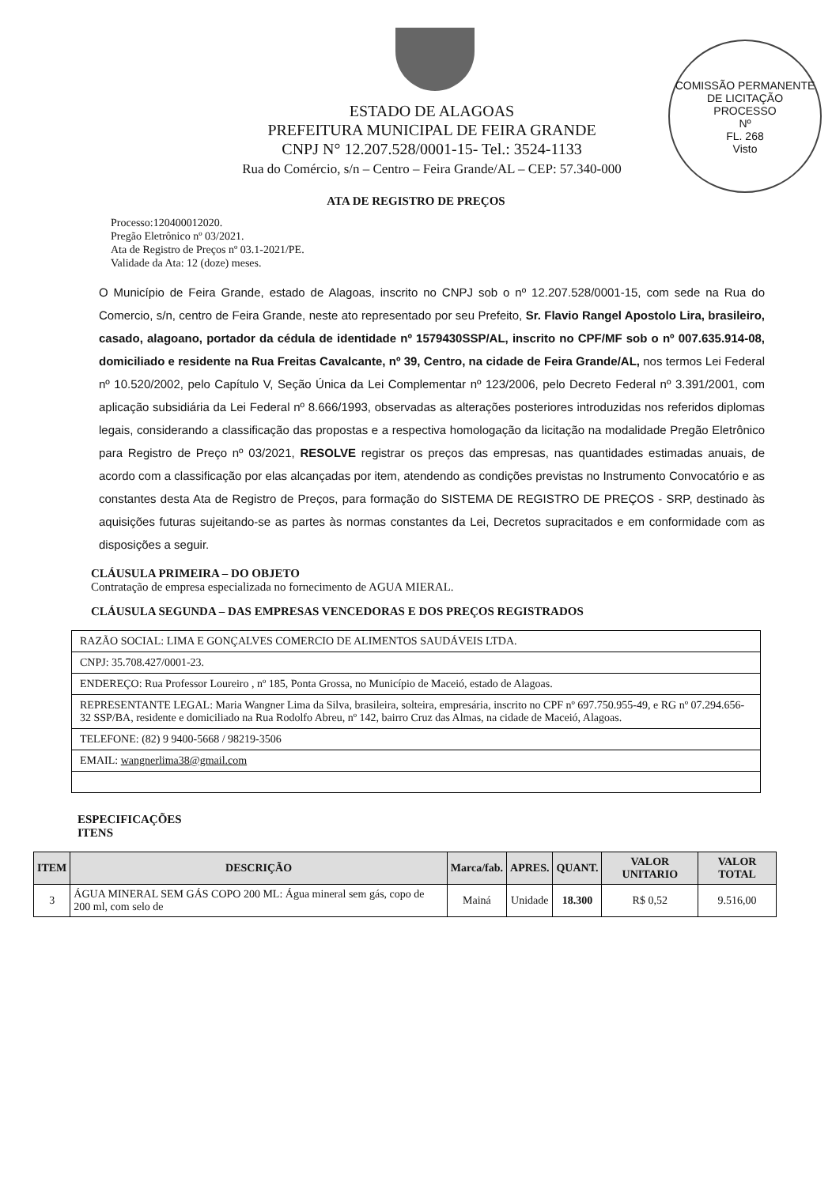COMISSÃO PERMANENTE DE LICITAÇÃO
PROCESSO
Nº
FL. 268
Visto
ESTADO DE ALAGOAS
PREFEITURA MUNICIPAL DE FEIRA GRANDE
CNPJ N° 12.207.528/0001-15- Tel.: 3524-1133
Rua do Comércio, s/n – Centro – Feira Grande/AL – CEP: 57.340-000
ATA DE REGISTRO DE PREÇOS
Processo:120400012020.
Pregão Eletrônico nº 03/2021.
Ata de Registro de Preços nº 03.1-2021/PE.
Validade da Ata: 12 (doze) meses.
O Município de Feira Grande, estado de Alagoas, inscrito no CNPJ sob o nº 12.207.528/0001-15, com sede na Rua do Comercio, s/n, centro de Feira Grande, neste ato representado por seu Prefeito, Sr. Flavio Rangel Apostolo Lira, brasileiro, casado, alagoano, portador da cédula de identidade nº 1579430SSP/AL, inscrito no CPF/MF sob o nº 007.635.914-08, domiciliado e residente na Rua Freitas Cavalcante, nº 39, Centro, na cidade de Feira Grande/AL, nos termos Lei Federal nº 10.520/2002, pelo Capítulo V, Seção Única da Lei Complementar nº 123/2006, pelo Decreto Federal nº 3.391/2001, com aplicação subsidiária da Lei Federal nº 8.666/1993, observadas as alterações posteriores introduzidas nos referidos diplomas legais, considerando a classificação das propostas e a respectiva homologação da licitação na modalidade Pregão Eletrônico para Registro de Preço nº 03/2021, RESOLVE registrar os preços das empresas, nas quantidades estimadas anuais, de acordo com a classificação por elas alcançadas por item, atendendo as condições previstas no Instrumento Convocatório e as constantes desta Ata de Registro de Preços, para formação do SISTEMA DE REGISTRO DE PREÇOS - SRP, destinado às aquisições futuras sujeitando-se as partes às normas constantes da Lei, Decretos supracitados e em conformidade com as disposições a seguir.
CLÁUSULA PRIMEIRA – DO OBJETO
Contratação de empresa especializada no fornecimento de AGUA MIERAL.
CLÁUSULA SEGUNDA – DAS EMPRESAS VENCEDORAS E DOS PREÇOS REGISTRADOS
RAZÃO SOCIAL: LIMA E GONÇALVES COMERCIO DE ALIMENTOS SAUDÁVEIS LTDA.
CNPJ: 35.708.427/0001-23.
ENDEREÇO: Rua Professor Loureiro , nº 185, Ponta Grossa, no Município de Maceió, estado de Alagoas.
REPRESENTANTE LEGAL: Maria Wangner Lima da Silva, brasileira, solteira, empresária, inscrito no CPF nº 697.750.955-49, e RG nº 07.294.656-32 SSP/BA, residente e domiciliado na Rua Rodolfo Abreu, nº 142, bairro Cruz das Almas, na cidade de Maceió, Alagoas.
TELEFONE: (82) 9 9400-5668 / 98219-3506
EMAIL: wangnerlima38@gmail.com
ESPECIFICAÇÕES
ITENS
| ITEM | DESCRIÇÃO | Marca/fab. | APRES. | QUANT. | VALOR UNITARIO | VALOR TOTAL |
| --- | --- | --- | --- | --- | --- | --- |
| 3 | ÁGUA MINERAL SEM GÁS COPO 200 ML: Água mineral sem gás, copo de 200 ml, com selo de | Mainá | Unidade | 18.300 | R$ 0,52 | 9.516,00 |